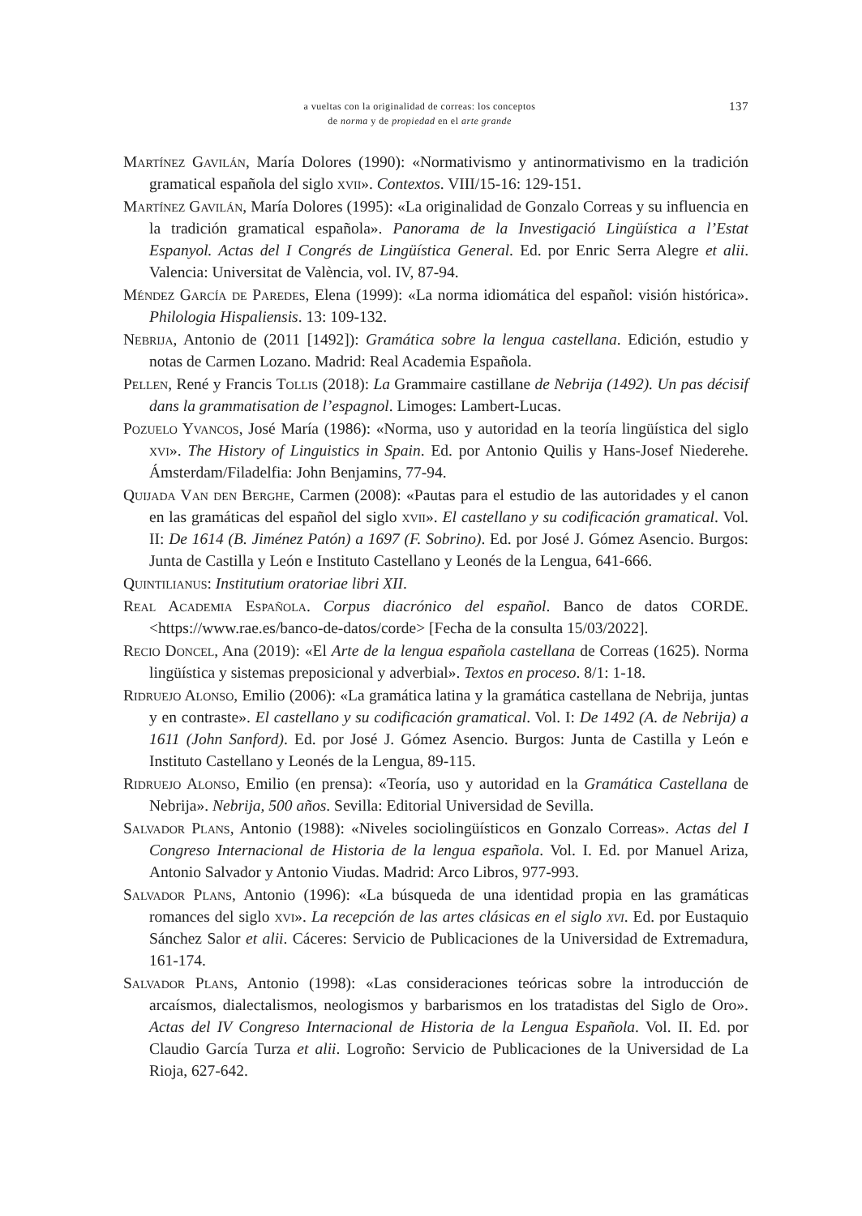a vueltas con la originalidad de correas: los conceptos
de norma y de propiedad en el arte grande
137
Martínez Gavilán, María Dolores (1990): «Normativismo y antinormativismo en la tradición gramatical española del siglo xvii». Contextos. VIII/15-16: 129-151.
Martínez Gavilán, María Dolores (1995): «La originalidad de Gonzalo Correas y su influencia en la tradición gramatical española». Panorama de la Investigació Lingüística a l’Estat Espanyol. Actas del I Congrés de Lingüística General. Ed. por Enric Serra Alegre et alii. Valencia: Universitat de València, vol. IV, 87-94.
Méndez García de Paredes, Elena (1999): «La norma idiomática del español: visión histórica». Philologia Hispaliensis. 13: 109-132.
Nebrija, Antonio de (2011 [1492]): Gramática sobre la lengua castellana. Edición, estudio y notas de Carmen Lozano. Madrid: Real Academia Española.
Pellen, René y Francis Tollis (2018): La Grammaire castillane de Nebrija (1492). Un pas décisif dans la grammatisation de l’espagnol. Limoges: Lambert-Lucas.
Pozuelo Yvancos, José María (1986): «Norma, uso y autoridad en la teoría lingüística del siglo xvi». The History of Linguistics in Spain. Ed. por Antonio Quilis y Hans-Josef Niederehe. Ámsterdam/Filadelfia: John Benjamins, 77-94.
Quijada Van den Berghe, Carmen (2008): «Pautas para el estudio de las autoridades y el canon en las gramáticas del español del siglo xvii». El castellano y su codificación gramatical. Vol. II: De 1614 (B. Jiménez Patón) a 1697 (F. Sobrino). Ed. por José J. Gómez Asencio. Burgos: Junta de Castilla y León e Instituto Castellano y Leonés de la Lengua, 641-666.
Quintilianus: Institutium oratoriae libri XII.
Real Academia Española. Corpus diacrónico del español. Banco de datos CORDE. <https://www.rae.es/banco-de-datos/corde> [Fecha de la consulta 15/03/2022].
Recio Doncel, Ana (2019): «El Arte de la lengua española castellana de Correas (1625). Norma lingüística y sistemas preposicional y adverbial». Textos en proceso. 8/1: 1-18.
Ridruejo Alonso, Emilio (2006): «La gramática latina y la gramática castellana de Nebrija, juntas y en contraste». El castellano y su codificación gramatical. Vol. I: De 1492 (A. de Nebrija) a 1611 (John Sanford). Ed. por José J. Gómez Asencio. Burgos: Junta de Castilla y León e Instituto Castellano y Leonés de la Lengua, 89-115.
Ridruejo Alonso, Emilio (en prensa): «Teoría, uso y autoridad en la Gramática Castellana de Nebrija». Nebrija, 500 años. Sevilla: Editorial Universidad de Sevilla.
Salvador Plans, Antonio (1988): «Niveles sociolingüísticos en Gonzalo Correas». Actas del I Congreso Internacional de Historia de la lengua española. Vol. I. Ed. por Manuel Ariza, Antonio Salvador y Antonio Viudas. Madrid: Arco Libros, 977-993.
Salvador Plans, Antonio (1996): «La búsqueda de una identidad propia en las gramáticas romances del siglo xvi». La recepción de las artes clásicas en el siglo xvi. Ed. por Eustaquio Sánchez Salor et alii. Cáceres: Servicio de Publicaciones de la Universidad de Extremadura, 161-174.
Salvador Plans, Antonio (1998): «Las consideraciones teóricas sobre la introducción de arcaísmos, dialectalismos, neologismos y barbarismos en los tratadistas del Siglo de Oro». Actas del IV Congreso Internacional de Historia de la Lengua Española. Vol. II. Ed. por Claudio García Turza et alii. Logroño: Servicio de Publicaciones de la Universidad de La Rioja, 627-642.